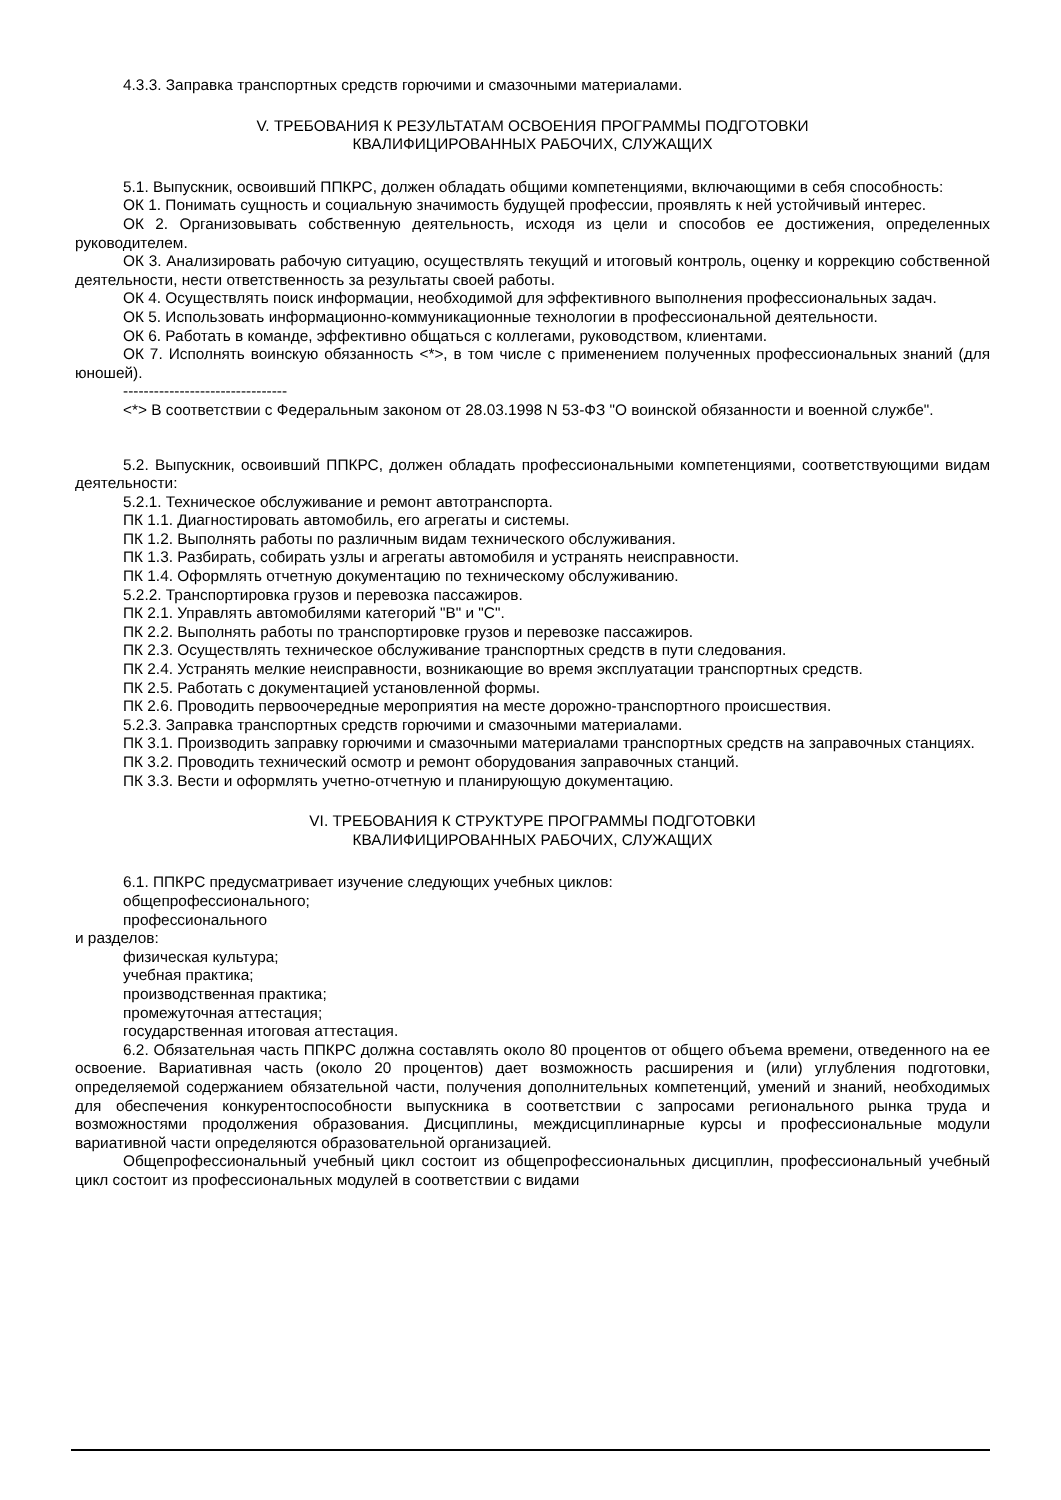4.3.3. Заправка транспортных средств горючими и смазочными материалами.
V. ТРЕБОВАНИЯ К РЕЗУЛЬТАТАМ ОСВОЕНИЯ ПРОГРАММЫ ПОДГОТОВКИ
КВАЛИФИЦИРОВАННЫХ РАБОЧИХ, СЛУЖАЩИХ
5.1. Выпускник, освоивший ППКРС, должен обладать общими компетенциями, включающими в себя способность:
ОК 1. Понимать сущность и социальную значимость будущей профессии, проявлять к ней устойчивый интерес.
ОК 2. Организовывать собственную деятельность, исходя из цели и способов ее достижения, определенных руководителем.
ОК 3. Анализировать рабочую ситуацию, осуществлять текущий и итоговый контроль, оценку и коррекцию собственной деятельности, нести ответственность за результаты своей работы.
ОК 4. Осуществлять поиск информации, необходимой для эффективного выполнения профессиональных задач.
ОК 5. Использовать информационно-коммуникационные технологии в профессиональной деятельности.
ОК 6. Работать в команде, эффективно общаться с коллегами, руководством, клиентами.
ОК 7. Исполнять воинскую обязанность <*>, в том числе с применением полученных профессиональных знаний (для юношей).
--------------------------------
<*> В соответствии с Федеральным законом от 28.03.1998 N 53-ФЗ "О воинской обязанности и военной службе".
5.2. Выпускник, освоивший ППКРС, должен обладать профессиональными компетенциями, соответствующими видам деятельности:
5.2.1. Техническое обслуживание и ремонт автотранспорта.
ПК 1.1. Диагностировать автомобиль, его агрегаты и системы.
ПК 1.2. Выполнять работы по различным видам технического обслуживания.
ПК 1.3. Разбирать, собирать узлы и агрегаты автомобиля и устранять неисправности.
ПК 1.4. Оформлять отчетную документацию по техническому обслуживанию.
5.2.2. Транспортировка грузов и перевозка пассажиров.
ПК 2.1. Управлять автомобилями категорий "B" и "C".
ПК 2.2. Выполнять работы по транспортировке грузов и перевозке пассажиров.
ПК 2.3. Осуществлять техническое обслуживание транспортных средств в пути следования.
ПК 2.4. Устранять мелкие неисправности, возникающие во время эксплуатации транспортных средств.
ПК 2.5. Работать с документацией установленной формы.
ПК 2.6. Проводить первоочередные мероприятия на месте дорожно-транспортного происшествия.
5.2.3. Заправка транспортных средств горючими и смазочными материалами.
ПК 3.1. Производить заправку горючими и смазочными материалами транспортных средств на заправочных станциях.
ПК 3.2. Проводить технический осмотр и ремонт оборудования заправочных станций.
ПК 3.3. Вести и оформлять учетно-отчетную и планирующую документацию.
VI. ТРЕБОВАНИЯ К СТРУКТУРЕ ПРОГРАММЫ ПОДГОТОВКИ
КВАЛИФИЦИРОВАННЫХ РАБОЧИХ, СЛУЖАЩИХ
6.1. ППКРС предусматривает изучение следующих учебных циклов:
общепрофессионального;
профессионального
и разделов:
физическая культура;
учебная практика;
производственная практика;
промежуточная аттестация;
государственная итоговая аттестация.
6.2. Обязательная часть ППКРС должна составлять около 80 процентов от общего объема времени, отведенного на ее освоение. Вариативная часть (около 20 процентов) дает возможность расширения и (или) углубления подготовки, определяемой содержанием обязательной части, получения дополнительных компетенций, умений и знаний, необходимых для обеспечения конкурентоспособности выпускника в соответствии с запросами регионального рынка труда и возможностями продолжения образования. Дисциплины, междисциплинарные курсы и профессиональные модули вариативной части определяются образовательной организацией.
Общепрофессиональный учебный цикл состоит из общепрофессиональных дисциплин, профессиональный учебный цикл состоит из профессиональных модулей в соответствии с видами